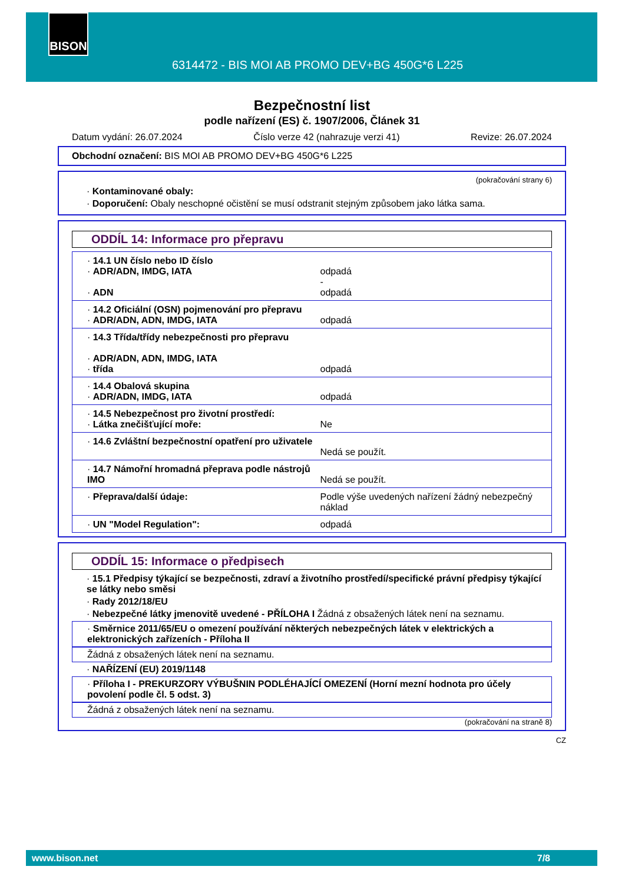BISON
6314472 - BIS MOI AB PROMO DEV+BG 450G*6 L225
Bezpečnostní list
podle nařízení (ES) č. 1907/2006, Článek 31
Datum vydání: 26.07.2024 Číslo verze 42 (nahrazuje verzi 41) Revize: 26.07.2024
Obchodní označení: BIS MOI AB PROMO DEV+BG 450G*6 L225
(pokračování strany 6)
· Kontaminované obaly:
· Doporučení: Obaly neschopné očistění se musí odstranit stejným způsobem jako látka sama.
ODDÍL 14: Informace pro přepravu
| · 14.1 UN číslo nebo ID číslo · ADR/ADN, IMDG, IATA · ADN | odpadá - odpadá |
| · 14.2 Oficiální (OSN) pojmenování pro přepravu · ADR/ADN, ADN, IMDG, IATA | odpadá |
| · 14.3 Třída/třídy nebezpečnosti pro přepravu · ADR/ADN, ADN, IMDG, IATA · třída | odpadá |
| · 14.4 Obalová skupina · ADR/ADN, IMDG, IATA | odpadá |
| · 14.5 Nebezpečnost pro životní prostředí: · Látka znečišťující moře: | Ne |
| · 14.6 Zvláštní bezpečnostní opatření pro uživatele | Nedá se použít. |
| · 14.7 Námořní hromadná přeprava podle nástrojů IMO | Nedá se použít. |
| · Přeprava/další údaje: | Podle výše uvedených nařízení žádný nebezpečný náklad |
| · UN "Model Regulation": | odpadá |
ODDÍL 15: Informace o předpisech
· 15.1 Předpisy týkající se bezpečnosti, zdraví a životního prostředí/specifické právní předpisy týkající se látky nebo směsi
· Rady 2012/18/EU
· Nebezpečné látky jmenovitě uvedené - PŘÍLOHA I Žádná z obsažených látek není na seznamu.
· Směrnice 2011/65/EU o omezení používání některých nebezpečných látek v elektrických a elektronických zařízeních - Příloha II
Žádná z obsažených látek není na seznamu.
· NAŘÍZENÍ (EU) 2019/1148
· Příloha I - PREKURZORY VÝBUŠNIN PODLÉHAJÍCÍ OMEZENÍ (Horní mezní hodnota pro účely povolení podle čl. 5 odst. 3)
Žádná z obsažených látek není na seznamu.
(pokračování na straně 8)
CZ
www.bison.net 7/8